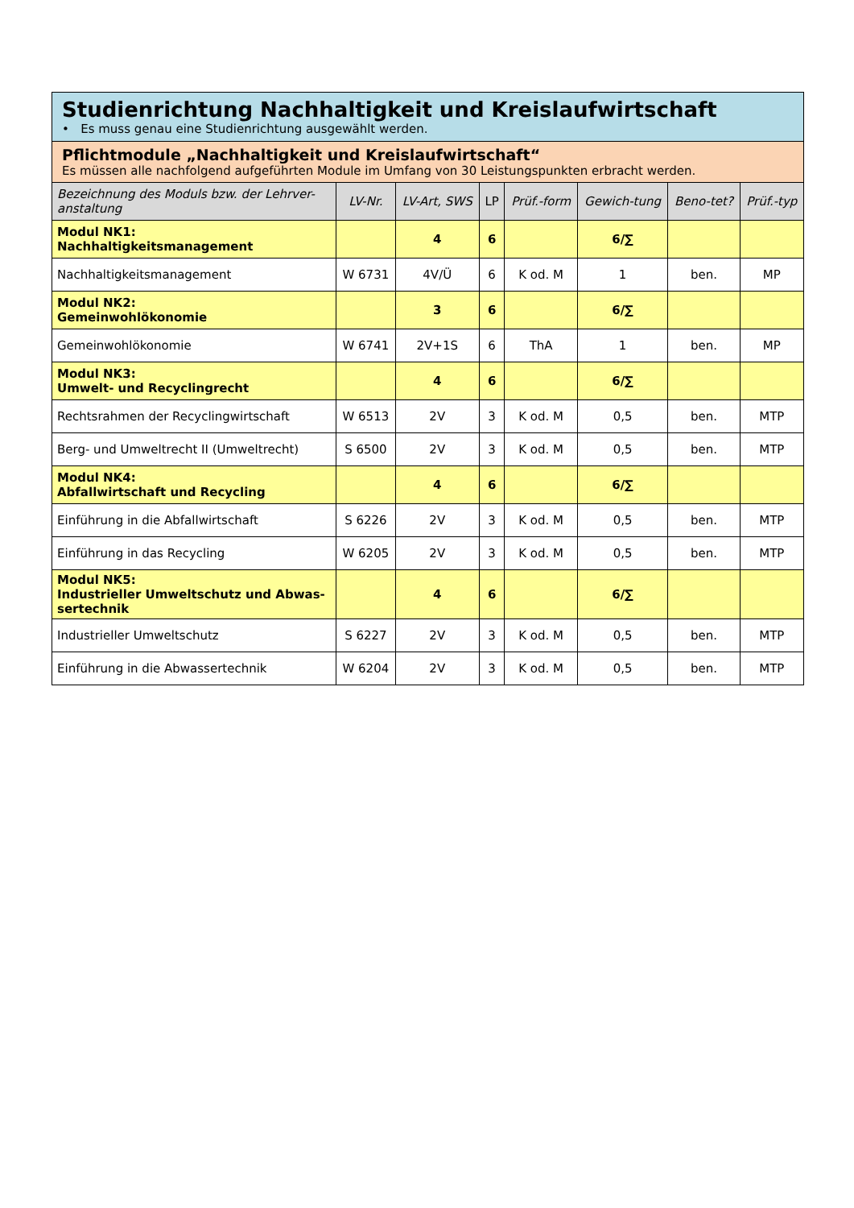| Studienrichtung Nachhaltigkeit und Kreislaufwirtschaft • Es muss genau eine Studienrichtung ausgewählt werden. | | | | | | | |
| Pflichtmodule „Nachhaltigkeit und Kreislaufwirtschaft“ Es müssen alle nachfolgend aufgeführten Module im Umfang von 30 Leistungspunkten erbracht werden. | | | | | | | |
| Bezeichnung des Moduls bzw. der Lehrver-anstaltung | LV-Nr. | LV-Art, SWS | LP | Prüf.-form | Gewich-tung | Beno-tet? | Prüf.-typ |
| Modul NK1: Nachhaltigkeitsmanagement | | 4 | 6 | | 6/∑ | | |
| Nachhaltigkeitsmanagement | W 6731 | 4V/Ü | 6 | K od. M | 1 | ben. | MP |
| Modul NK2: Gemeinwohlökonomie | | 3 | 6 | | 6/∑ | | |
| Gemeinwohlökonomie | W 6741 | 2V+1S | 6 | ThA | 1 | ben. | MP |
| Modul NK3: Umwelt- und Recyclingrecht | | 4 | 6 | | 6/∑ | | |
| Rechtsrahmen der Recyclingwirtschaft | W 6513 | 2V | 3 | K od. M | 0,5 | ben. | MTP |
| Berg- und Umweltrecht II (Umweltrecht) | S 6500 | 2V | 3 | K od. M | 0,5 | ben. | MTP |
| Modul NK4: Abfallwirtschaft und Recycling | | 4 | 6 | | 6/∑ | | |
| Einführung in die Abfallwirtschaft | S 6226 | 2V | 3 | K od. M | 0,5 | ben. | MTP |
| Einführung in das Recycling | W 6205 | 2V | 3 | K od. M | 0,5 | ben. | MTP |
| Modul NK5: Industrieller Umweltschutz und Abwas-sertechnik | | 4 | 6 | | 6/∑ | | |
| Industrieller Umweltschutz | S 6227 | 2V | 3 | K od. M | 0,5 | ben. | MTP |
| Einführung in die Abwassertechnik | W 6204 | 2V | 3 | K od. M | 0,5 | ben. | MTP |